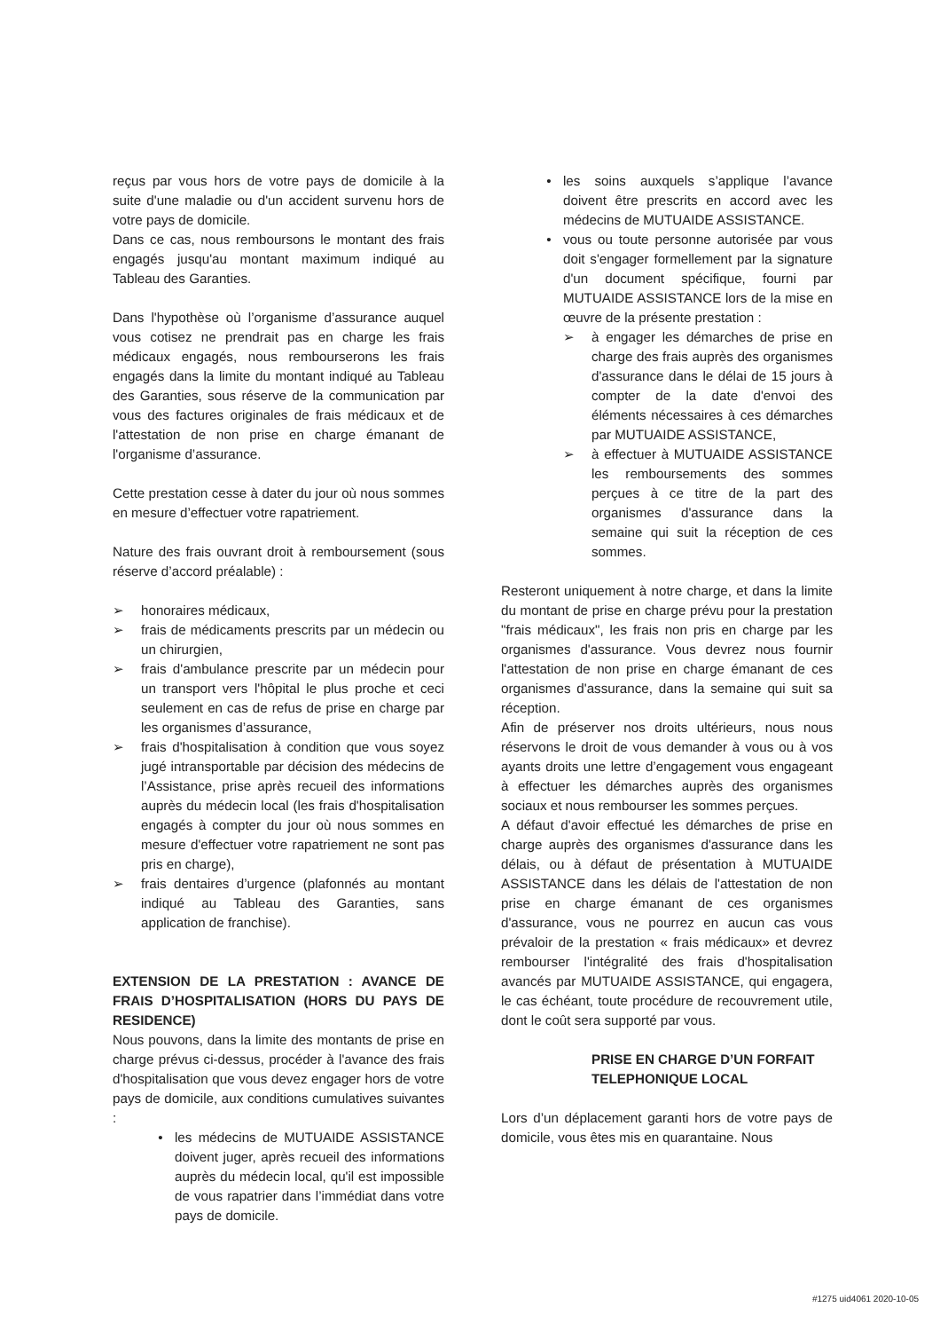reçus par vous hors de votre pays de domicile à la suite d'une maladie ou d'un accident survenu hors de votre pays de domicile.
Dans ce cas, nous remboursons le montant des frais engagés jusqu'au montant maximum indiqué au Tableau des Garanties.
Dans l'hypothèse où l’organisme d’assurance auquel vous cotisez ne prendrait pas en charge les frais médicaux engagés, nous rembourserons les frais engagés dans la limite du montant indiqué au Tableau des Garanties, sous réserve de la communication par vous des factures originales de frais médicaux et de l'attestation de non prise en charge émanant de l'organisme d’assurance.
Cette prestation cesse à dater du jour où nous sommes en mesure d’effectuer votre rapatriement.
Nature des frais ouvrant droit à remboursement (sous réserve d’accord préalable) :
➢ honoraires médicaux,
➢ frais de médicaments prescrits par un médecin ou un chirurgien,
➢ frais d'ambulance prescrite par un médecin pour un transport vers l'hôpital le plus proche et ceci seulement en cas de refus de prise en charge par les organismes d’assurance,
➢ frais d'hospitalisation à condition que vous soyez jugé intransportable par décision des médecins de l’Assistance, prise après recueil des informations auprès du médecin local (les frais d'hospitalisation engagés à compter du jour où nous sommes en mesure d'effectuer votre rapatriement ne sont pas pris en charge),
➢ frais dentaires d’urgence (plafonnés au montant indiqué au Tableau des Garanties, sans application de franchise).
EXTENSION DE LA PRESTATION : AVANCE DE FRAIS D’HOSPITALISATION (HORS DU PAYS DE RESIDENCE)
Nous pouvons, dans la limite des montants de prise en charge prévus ci-dessus, procéder à l'avance des frais d'hospitalisation que vous devez engager hors de votre pays de domicile, aux conditions cumulatives suivantes :
• les médecins de MUTUAIDE ASSISTANCE doivent juger, après recueil des informations auprès du médecin local, qu'il est impossible de vous rapatrier dans l’immédiat dans votre pays de domicile.
• les soins auxquels s’applique l’avance doivent être prescrits en accord avec les médecins de MUTUAIDE ASSISTANCE.
• vous ou toute personne autorisée par vous doit s'engager formellement par la signature d'un document spécifique, fourni par MUTUAIDE ASSISTANCE lors de la mise en œuvre de la présente prestation :
➢ à engager les démarches de prise en charge des frais auprès des organismes d'assurance dans le délai de 15 jours à compter de la date d'envoi des éléments nécessaires à ces démarches par MUTUAIDE ASSISTANCE,
➢ à effectuer à MUTUAIDE ASSISTANCE les remboursements des sommes perçues à ce titre de la part des organismes d'assurance dans la semaine qui suit la réception de ces sommes.
Resteront uniquement à notre charge, et dans la limite du montant de prise en charge prévu pour la prestation "frais médicaux", les frais non pris en charge par les organismes d'assurance. Vous devrez nous fournir l'attestation de non prise en charge émanant de ces organismes d'assurance, dans la semaine qui suit sa réception.
Afin de préserver nos droits ultérieurs, nous nous réservons le droit de vous demander à vous ou à vos ayants droits une lettre d’engagement vous engageant à effectuer les démarches auprès des organismes sociaux et nous rembourser les sommes perçues.
A défaut d'avoir effectué les démarches de prise en charge auprès des organismes d'assurance dans les délais, ou à défaut de présentation à MUTUAIDE ASSISTANCE dans les délais de l'attestation de non prise en charge émanant de ces organismes d'assurance, vous ne pourrez en aucun cas vous prévaloir de la prestation « frais médicaux» et devrez rembourser l'intégralité des frais d'hospitalisation avancés par MUTUAIDE ASSISTANCE, qui engagera, le cas échéant, toute procédure de recouvrement utile, dont le coût sera supporté par vous.
PRISE EN CHARGE D’UN FORFAIT
TELEPHONIQUE LOCAL
Lors d’un déplacement garanti hors de votre pays de domicile, vous êtes mis en quarantaine. Nous
#1275 uid4061 2020-10-05